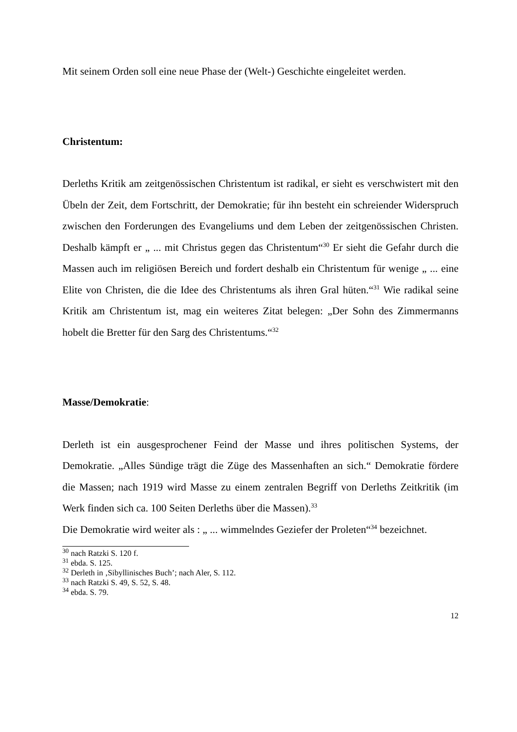Mit seinem Orden soll eine neue Phase der (Welt-) Geschichte eingeleitet werden.
Christentum:
Derleths Kritik am zeitgenössischen Christentum ist radikal, er sieht es verschwistert mit den Übeln der Zeit, dem Fortschritt, der Demokratie; für ihn besteht ein schreiender Widerspruch zwischen den Forderungen des Evange­liums und dem Leben der zeitgenössischen Christen. Deshalb kämpft er „ ... mit Christus gegen das Christentum“<sup>30</sup> Er sieht die Gefahr durch die Massen auch im religiösen Bereich und fordert deshalb ein Christentum für wenige „ ... eine Elite von Christen, die die Idee des Christentums als ihren Gral hüten.“<sup>31</sup> Wie radikal seine Kritik am Christentum ist, mag ein weiteres Zitat belegen: „Der Sohn des Zimmermanns hobelt die Bretter für den Sarg des Christentums.“<sup>32</sup>
Masse/Demokratie:
Derleth ist ein ausgesprochener Feind der Masse und ihres politischen Systems, der Demokratie. „Alles Sündige trägt die Züge des Massenhaften an sich.“ Demokratie fördere die Massen; nach 1919 wird Masse zu einem zentralen Begriff von Derleths Zeitkritik (im Werk finden sich ca. 100 Seiten Derleths über die Massen).<sup>33</sup>
Die Demokratie wird weiter als : „ ... wimmelndes Geziefer der Proleten“<sup>34</sup> bezeichnet.
<sup>30</sup> nach Ratzki S. 120 f.
<sup>31</sup> ebda. S. 125.
<sup>32</sup> Derleth in ‚Sibyllinisches Buch’; nach Aler, S. 112.
<sup>33</sup> nach Ratzki S. 49, S. 52, S. 48.
<sup>34</sup> ebda. S. 79.
12